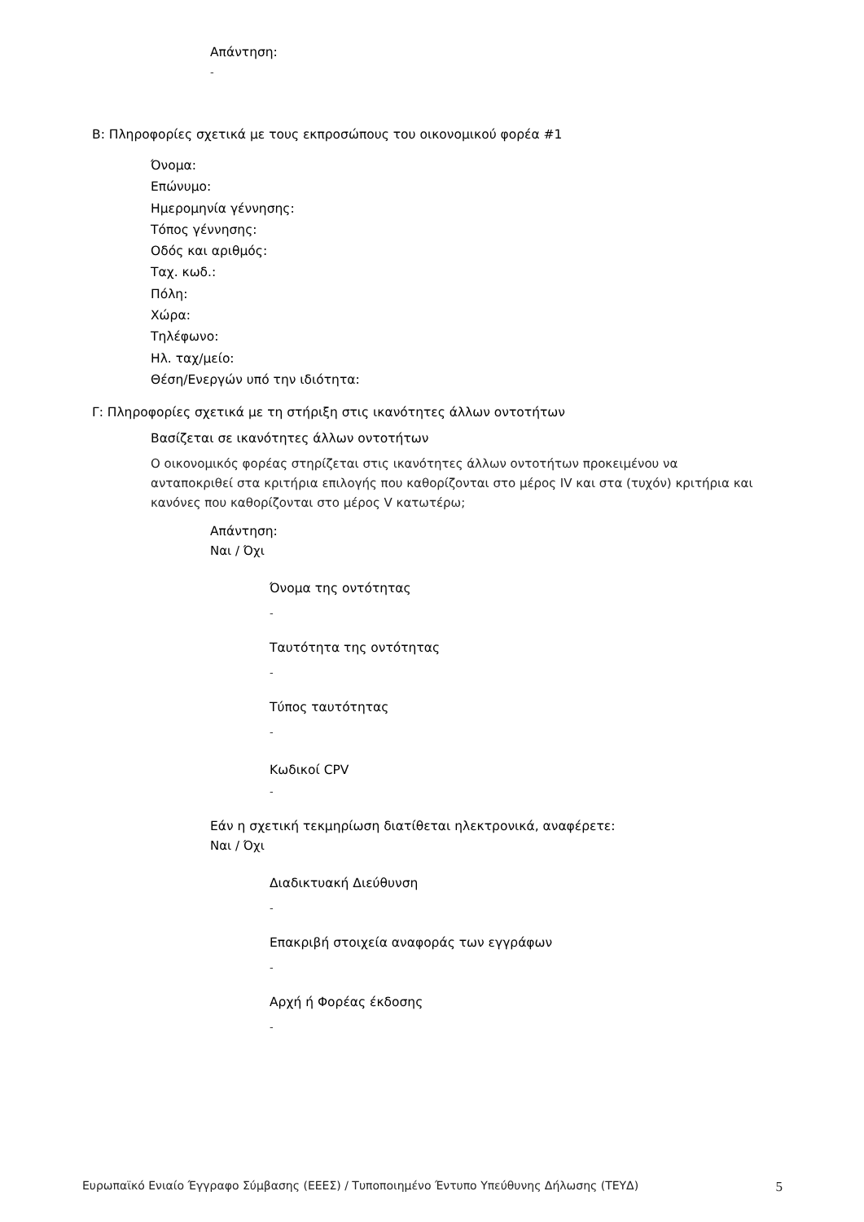Απάντηση:
-
B: Πληροφορίες σχετικά με τους εκπροσώπους του οικονομικού φορέα #1
Όνομα:
Επώνυμο:
Ημερομηνία γέννησης:
Τόπος γέννησης:
Οδός και αριθμός:
Ταχ. κωδ.:
Πόλη:
Χώρα:
Τηλέφωνο:
Ηλ. ταχ/μείο:
Θέση/Ενεργών υπό την ιδιότητα:
Γ: Πληροφορίες σχετικά με τη στήριξη στις ικανότητες άλλων οντοτήτων
Βασίζεται σε ικανότητες άλλων οντοτήτων
Ο οικονομικός φορέας στηρίζεται στις ικανότητες άλλων οντοτήτων προκειμένου να ανταποκριθεί στα κριτήρια επιλογής που καθορίζονται στο μέρος IV και στα (τυχόν) κριτήρια και κανόνες που καθορίζονται στο μέρος V κατωτέρω;
Απάντηση:
Ναι / Όχι
Όνομα της οντότητας
-
Ταυτότητα της οντότητας
-
Τύπος ταυτότητας
-
Κωδικοί CPV
-
Εάν η σχετική τεκμηρίωση διατίθεται ηλεκτρονικά, αναφέρετε:
Ναι / Όχι
Διαδικτυακή Διεύθυνση
-
Επακριβή στοιχεία αναφοράς των εγγράφων
-
Αρχή ή Φορέας έκδοσης
-
Ευρωπαϊκό Ενιαίο Έγγραφο Σύμβασης (ΕΕΕΣ) / Τυποποιημένο Έντυπο Υπεύθυνης Δήλωσης (ΤΕΥΔ) 5